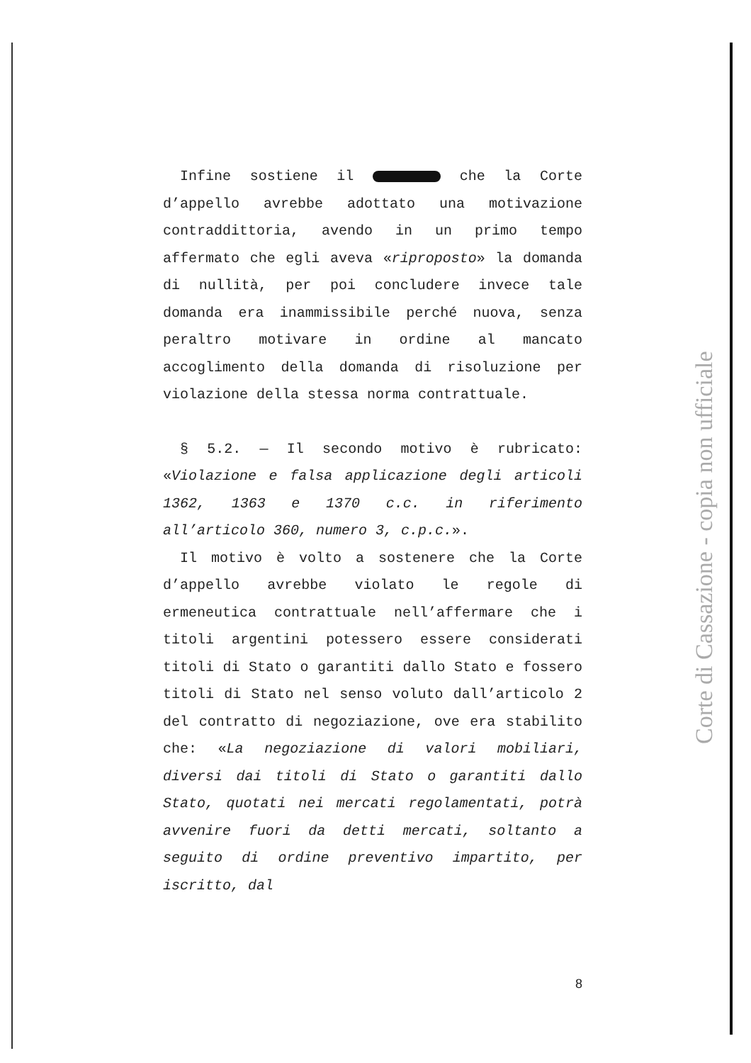Infine sostiene il che la Corte d’appello avrebbe adottato una motivazione contraddittoria, avendo in un primo tempo affermato che egli aveva «riproposto» la domanda di nullità, per poi concludere invece tale domanda era inammissibile perché nuova, senza peraltro motivare in ordine al mancato accoglimento della domanda di risoluzione per violazione della stessa norma contrattuale.
§ 5.2. — Il secondo motivo è rubricato: «Violazione e falsa applicazione degli articoli 1362, 1363 e 1370 c.c. in riferimento all’articolo 360, numero 3, c.p.c.».
Il motivo è volto a sostenere che la Corte d’appello avrebbe violato le regole di ermeneutica contrattuale nell’affermare che i titoli argentini potessero essere considerati titoli di Stato o garantiti dallo Stato e fossero titoli di Stato nel senso voluto dall’articolo 2 del contratto di negoziazione, ove era stabilito che: «La negoziazione di valori mobiliari, diversi dai titoli di Stato o garantiti dallo Stato, quotati nei mercati regolamentati, potrà avvenire fuori da detti mercati, soltanto a seguito di ordine preventivo impartito, per iscritto, dal
8
Corte di Cassazione - copia non ufficiale